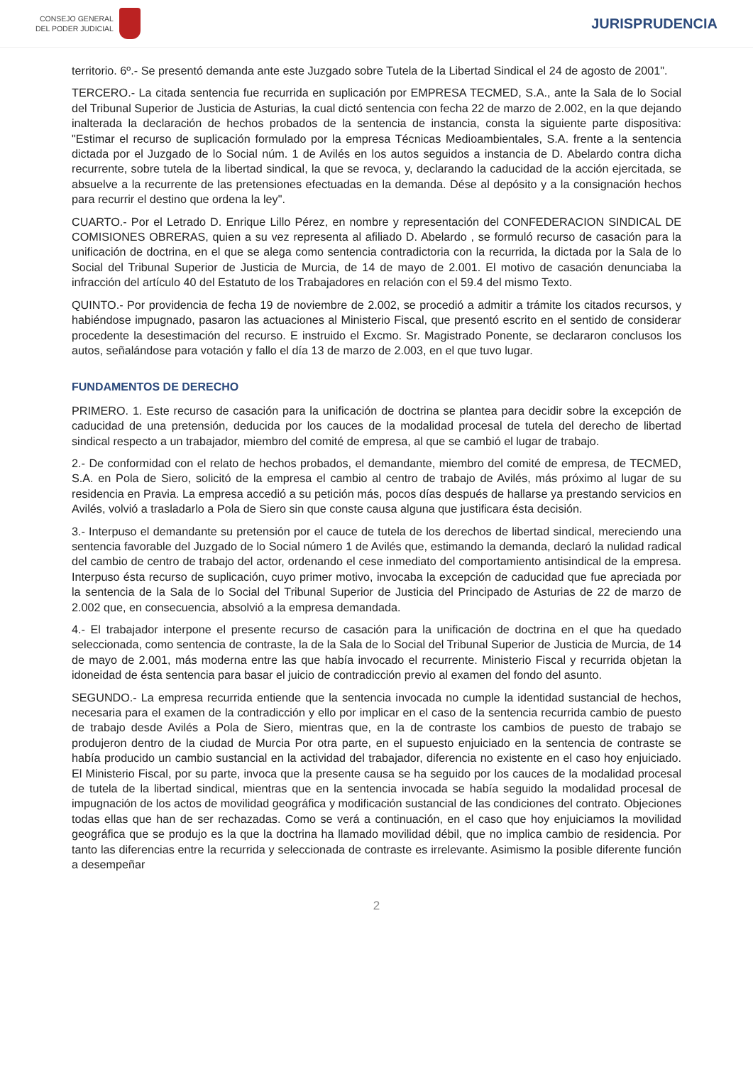CONSEJO GENERAL
DEL PODER JUDICIAL
JURISPRUDENCIA
territorio. 6º.- Se presentó demanda ante este Juzgado sobre Tutela de la Libertad Sindical el 24 de agosto de 2001".
TERCERO.- La citada sentencia fue recurrida en suplicación por EMPRESA TECMED, S.A., ante la Sala de lo Social del Tribunal Superior de Justicia de Asturias, la cual dictó sentencia con fecha 22 de marzo de 2.002, en la que dejando inalterada la declaración de hechos probados de la sentencia de instancia, consta la siguiente parte dispositiva: "Estimar el recurso de suplicación formulado por la empresa Técnicas Medioambientales, S.A. frente a la sentencia dictada por el Juzgado de lo Social núm. 1 de Avilés en los autos seguidos a instancia de D. Abelardo contra dicha recurrente, sobre tutela de la libertad sindical, la que se revoca, y, declarando la caducidad de la acción ejercitada, se absuelve a la recurrente de las pretensiones efectuadas en la demanda. Dése al depósito y a la consignación hechos para recurrir el destino que ordena la ley".
CUARTO.- Por el Letrado D. Enrique Lillo Pérez, en nombre y representación del CONFEDERACION SINDICAL DE COMISIONES OBRERAS, quien a su vez representa al afiliado D. Abelardo , se formuló recurso de casación para la unificación de doctrina, en el que se alega como sentencia contradictoria con la recurrida, la dictada por la Sala de lo Social del Tribunal Superior de Justicia de Murcia, de 14 de mayo de 2.001. El motivo de casación denunciaba la infracción del artículo 40 del Estatuto de los Trabajadores en relación con el 59.4 del mismo Texto.
QUINTO.- Por providencia de fecha 19 de noviembre de 2.002, se procedió a admitir a trámite los citados recursos, y habiéndose impugnado, pasaron las actuaciones al Ministerio Fiscal, que presentó escrito en el sentido de considerar procedente la desestimación del recurso. E instruido el Excmo. Sr. Magistrado Ponente, se declararon conclusos los autos, señalándose para votación y fallo el día 13 de marzo de 2.003, en el que tuvo lugar.
FUNDAMENTOS DE DERECHO
PRIMERO. 1. Este recurso de casación para la unificación de doctrina se plantea para decidir sobre la excepción de caducidad de una pretensión, deducida por los cauces de la modalidad procesal de tutela del derecho de libertad sindical respecto a un trabajador, miembro del comité de empresa, al que se cambió el lugar de trabajo.
2.- De conformidad con el relato de hechos probados, el demandante, miembro del comité de empresa, de TECMED, S.A. en Pola de Siero, solicitó de la empresa el cambio al centro de trabajo de Avilés, más próximo al lugar de su residencia en Pravia. La empresa accedió a su petición más, pocos días después de hallarse ya prestando servicios en Avilés, volvió a trasladarlo a Pola de Siero sin que conste causa alguna que justificara ésta decisión.
3.- Interpuso el demandante su pretensión por el cauce de tutela de los derechos de libertad sindical, mereciendo una sentencia favorable del Juzgado de lo Social número 1 de Avilés que, estimando la demanda, declaró la nulidad radical del cambio de centro de trabajo del actor, ordenando el cese inmediato del comportamiento antisindical de la empresa. Interpuso ésta recurso de suplicación, cuyo primer motivo, invocaba la excepción de caducidad que fue apreciada por la sentencia de la Sala de lo Social del Tribunal Superior de Justicia del Principado de Asturias de 22 de marzo de 2.002 que, en consecuencia, absolvió a la empresa demandada.
4.- El trabajador interpone el presente recurso de casación para la unificación de doctrina en el que ha quedado seleccionada, como sentencia de contraste, la de la Sala de lo Social del Tribunal Superior de Justicia de Murcia, de 14 de mayo de 2.001, más moderna entre las que había invocado el recurrente. Ministerio Fiscal y recurrida objetan la idoneidad de ésta sentencia para basar el juicio de contradicción previo al examen del fondo del asunto.
SEGUNDO.- La empresa recurrida entiende que la sentencia invocada no cumple la identidad sustancial de hechos, necesaria para el examen de la contradicción y ello por implicar en el caso de la sentencia recurrida cambio de puesto de trabajo desde Avilés a Pola de Siero, mientras que, en la de contraste los cambios de puesto de trabajo se produjeron dentro de la ciudad de Murcia Por otra parte, en el supuesto enjuiciado en la sentencia de contraste se había producido un cambio sustancial en la actividad del trabajador, diferencia no existente en el caso hoy enjuiciado. El Ministerio Fiscal, por su parte, invoca que la presente causa se ha seguido por los cauces de la modalidad procesal de tutela de la libertad sindical, mientras que en la sentencia invocada se había seguido la modalidad procesal de impugnación de los actos de movilidad geográfica y modificación sustancial de las condiciones del contrato. Objeciones todas ellas que han de ser rechazadas. Como se verá a continuación, en el caso que hoy enjuiciamos la movilidad geográfica que se produjo es la que la doctrina ha llamado movilidad débil, que no implica cambio de residencia. Por tanto las diferencias entre la recurrida y seleccionada de contraste es irrelevante. Asimismo la posible diferente función a desempeñar
2